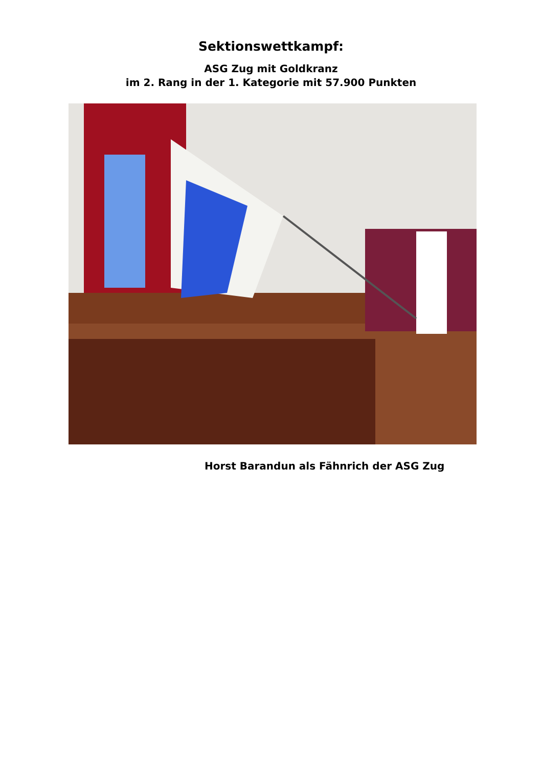Sektionswettkampf:
ASG Zug mit Goldkranz
im 2. Rang in der 1. Kategorie mit 57.900 Punkten
Horst Barandun als Fähnrich der ASG Zug